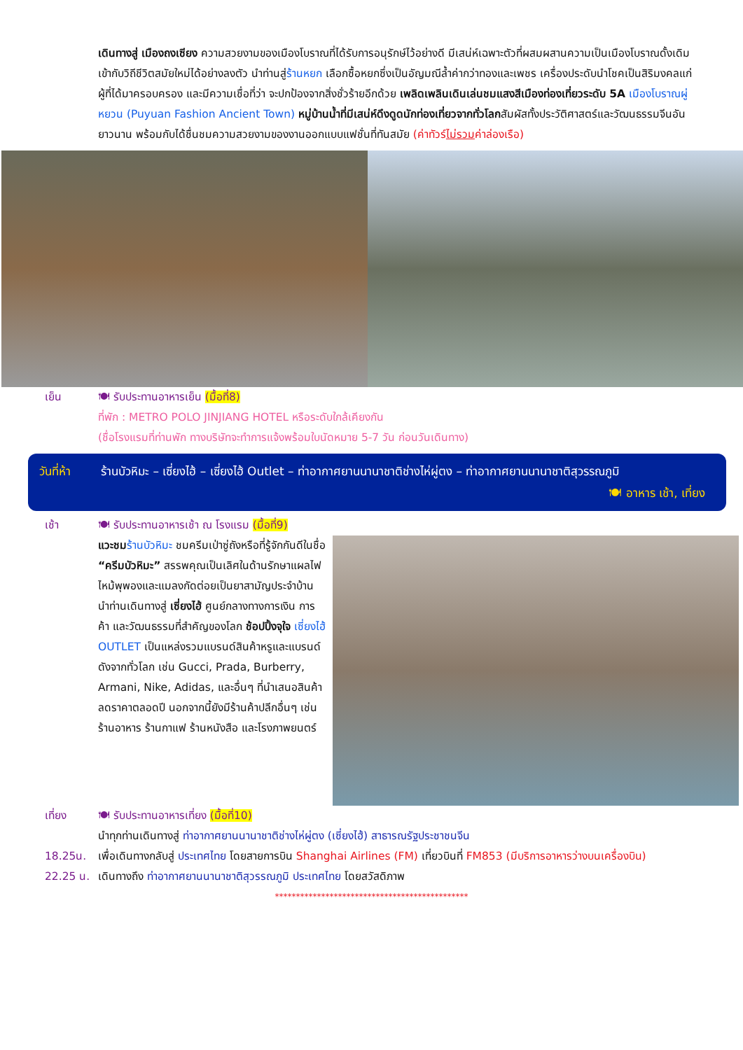เดินทางสู่ เมืองถงเซียง ความสวยงามของเมืองโบราณที่ได้รับการอนุรักษ์ไว้อย่างดี มีเสน่ห์เฉพาะตัวที่ผสมผสานความเป็นเมืองโบราณดั้งเดิมเข้ากับวิถีชีวิตสมัยใหม่ได้อย่างลงตัว นำท่านสู่ร้านหยก เลือกซื้อหยกซึ่งเป็นอัญมณีล้ำค่ากว่าทองและเพชร เครื่องประดับนำโชคเป็นสิริมงคลแก่ผู้ที่ได้มาครอบครอง และมีความเชื่อที่ว่า จะปกป้องจากสิ่งชั่วร้ายอีกด้วย เพลิดเพลินเดินเล่นชมแสงสีเมืองท่องเที่ยวระดับ 5A เมืองโบราณผู่หยวน (Puyuan Fashion Ancient Town) หมู่บ้านน้ำที่มีเสน่ห์ดึงดูดนักท่องเที่ยวจากทั่วโลกสัมผัสทั้งประวัติศาสตร์และวัฒนธรรมจีนอันยาวนาน พร้อมกับได้ชื่นชมความสวยงามของงานออกแบบแฟชั่นที่ทันสมัย (ค่าทัวร์ไม่รวมค่าล่องเรือ)
เย็น 🍽 รับประทานอาหารเย็น (มื้อที่8)
ที่พัก : METRO POLO JINJIANG HOTEL หรือระดับใกล้เคียงกัน
(ชื่อโรงแรมที่ท่านพัก ทางบริษัทจะทำการแจ้งพร้อมใบนัดหมาย 5-7 วัน ก่อนวันเดินทาง)
วันที่ห้า
ร้านบัวหิมะ – เซี่ยงไฮ้ – เซี่ยงไฮ้ Outlet – ท่าอากาศยานนานาชาติช่างไห่ผู่ตง – ท่าอากาศยานนานาชาติสุวรรณภูมิ 🍽 อาหาร เช้า, เที่ยง
เช้า 🍽 รับประทานอาหารเช้า ณ โรงแรม (มื้อที่9)
แวะชม ร้านบัวหิมะ ชมครีมเป่าซู่ถังหรือที่รู้จักกันดีในชื่อ “ครีมบัวหิมะ” สรรพคุณเป็นเลิศในด้านรักษาแผลไฟไหม้พุพองและแมลงกัดต่อยเป็นยาสามัญประจำบ้าน นำท่านเดินทางสู่ เซี่ยงไฮ้ ศูนย์กลางทางการเงิน การค้า และวัฒนธรรมที่สำคัญของโลก ช้อปปิ้งจุใจ เซี่ยงไฮ้ OUTLET เป็นแหล่งรวมแบรนด์สินค้าหรูและแบรนด์ดังจากทั่วโลก เช่น Gucci, Prada, Burberry, Armani, Nike, Adidas, และอื่นๆ ที่นำเสนอสินค้าลดราคาตลอดปี นอกจากนี้ยังมีร้านค้าปลีกอื่นๆ เช่น ร้านอาหาร ร้านกาแฟ ร้านหนังสือ และโรงภาพยนตร์
เที่ยง 🍽 รับประทานอาหารเที่ยง (มื้อที่10)
นำทุกท่านเดินทางสู่ ท่าอากาศยานนานาชาติช่างไห่ผู่ตง (เซี่ยงไฮ้) สาธารณรัฐประชาชนจีน
18.25น. เพื่อเดินทางกลับสู่ ประเทศไทย โดยสายการบิน Shanghai Airlines (FM) เที่ยวบินที่ FM853 (มีบริการอาหารว่างบนเครื่องบิน)
22.25 น. เดินทางถึง ท่าอากาศยานนานาชาติสุวรรณภูมิ ประเทศไทย โดยสวัสดิภาพ
**********************************************